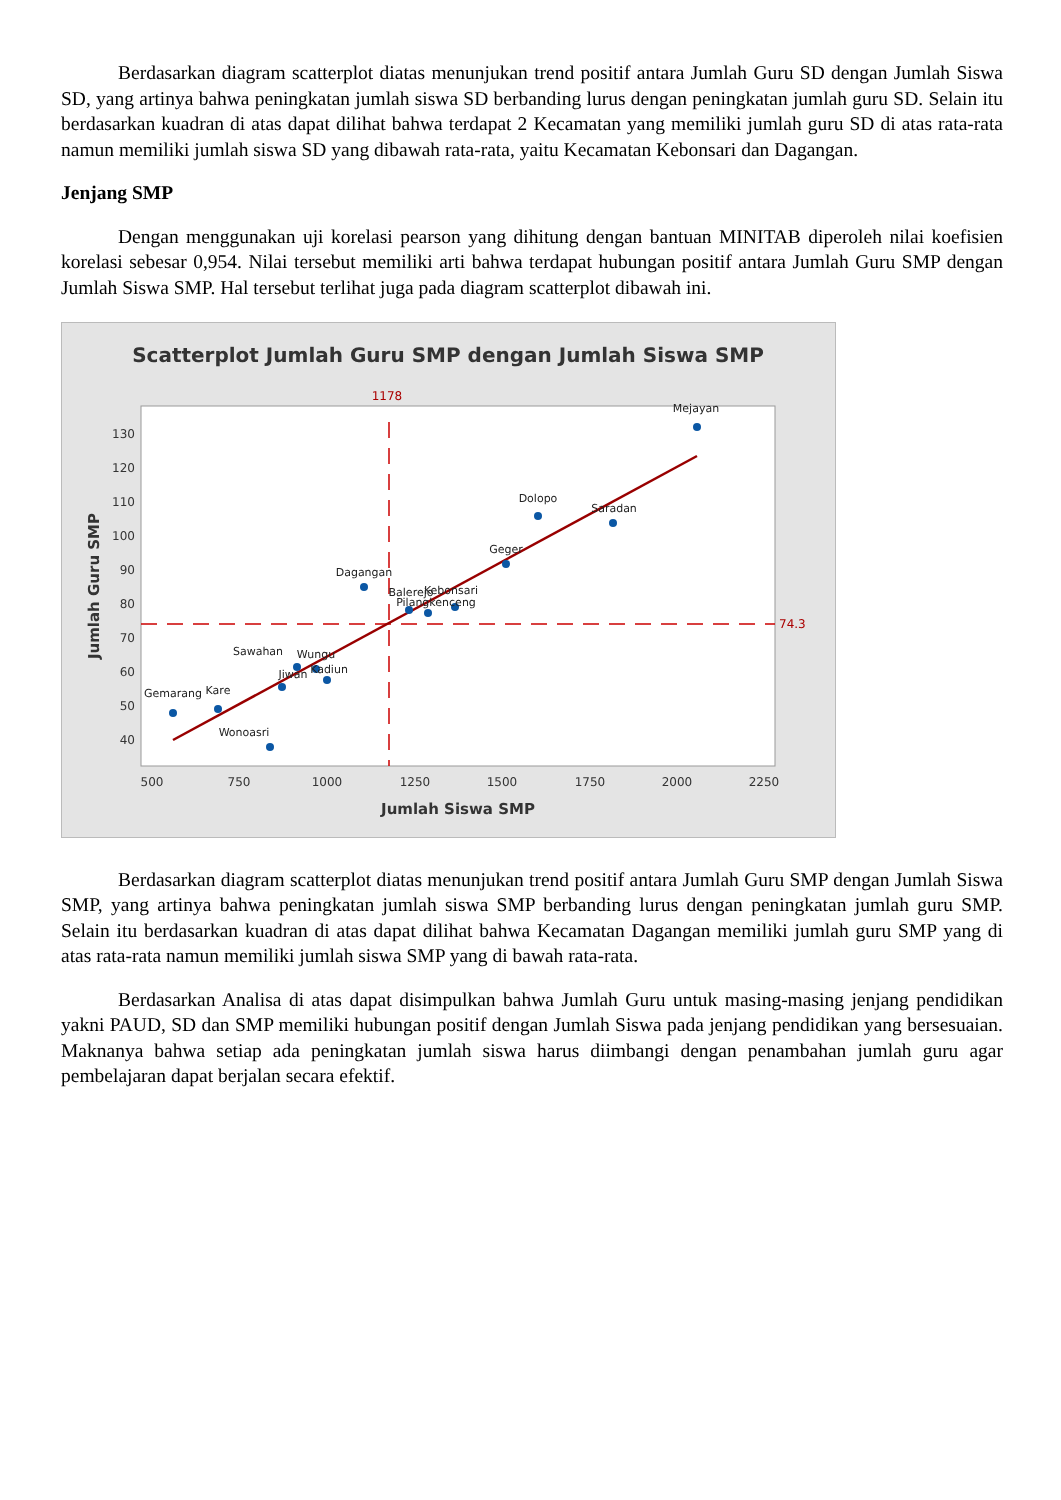Berdasarkan diagram scatterplot diatas menunjukan trend positif antara Jumlah Guru SD dengan Jumlah Siswa SD, yang artinya bahwa peningkatan jumlah siswa SD berbanding lurus dengan peningkatan jumlah guru SD. Selain itu berdasarkan kuadran di atas dapat dilihat bahwa terdapat 2 Kecamatan yang memiliki jumlah guru SD di atas rata-rata namun memiliki jumlah siswa SD yang dibawah rata-rata, yaitu Kecamatan Kebonsari dan Dagangan.
Jenjang SMP
Dengan menggunakan uji korelasi pearson yang dihitung dengan bantuan MINITAB diperoleh nilai koefisien korelasi sebesar 0,954. Nilai tersebut memiliki arti bahwa terdapat hubungan positif antara Jumlah Guru SMP dengan Jumlah Siswa SMP. Hal tersebut terlihat juga pada diagram scatterplot dibawah ini.
Scatterplot Jumlah Guru SMP dengan Jumlah Siswa SMP
130
120
110
100
90
80
70
60
50
40
500
750
1000
1250
1500
1750
2000
2250
Jumlah Siswa SMP
Jumlah Guru SMP
1178
74.3
Mejayan
Dolopo
Saradan
Geger
Dagangan
Balerejo
Kebonsari
Pilangkenceng
Sawahan
Wungu
Jiwan
Kadiun
Gemarang
Kare
Wonoasri
Berdasarkan diagram scatterplot diatas menunjukan trend positif antara Jumlah Guru SMP dengan Jumlah Siswa SMP, yang artinya bahwa peningkatan jumlah siswa SMP berbanding lurus dengan peningkatan jumlah guru SMP. Selain itu berdasarkan kuadran di atas dapat dilihat bahwa Kecamatan Dagangan memiliki jumlah guru SMP yang di atas rata-rata namun memiliki jumlah siswa SMP yang di bawah rata-rata.
Berdasarkan Analisa di atas dapat disimpulkan bahwa Jumlah Guru untuk masing-masing jenjang pendidikan yakni PAUD, SD dan SMP memiliki hubungan positif dengan Jumlah Siswa pada jenjang pendidikan yang bersesuaian. Maknanya bahwa setiap ada peningkatan jumlah siswa harus diimbangi dengan penambahan jumlah guru agar pembelajaran dapat berjalan secara efektif.